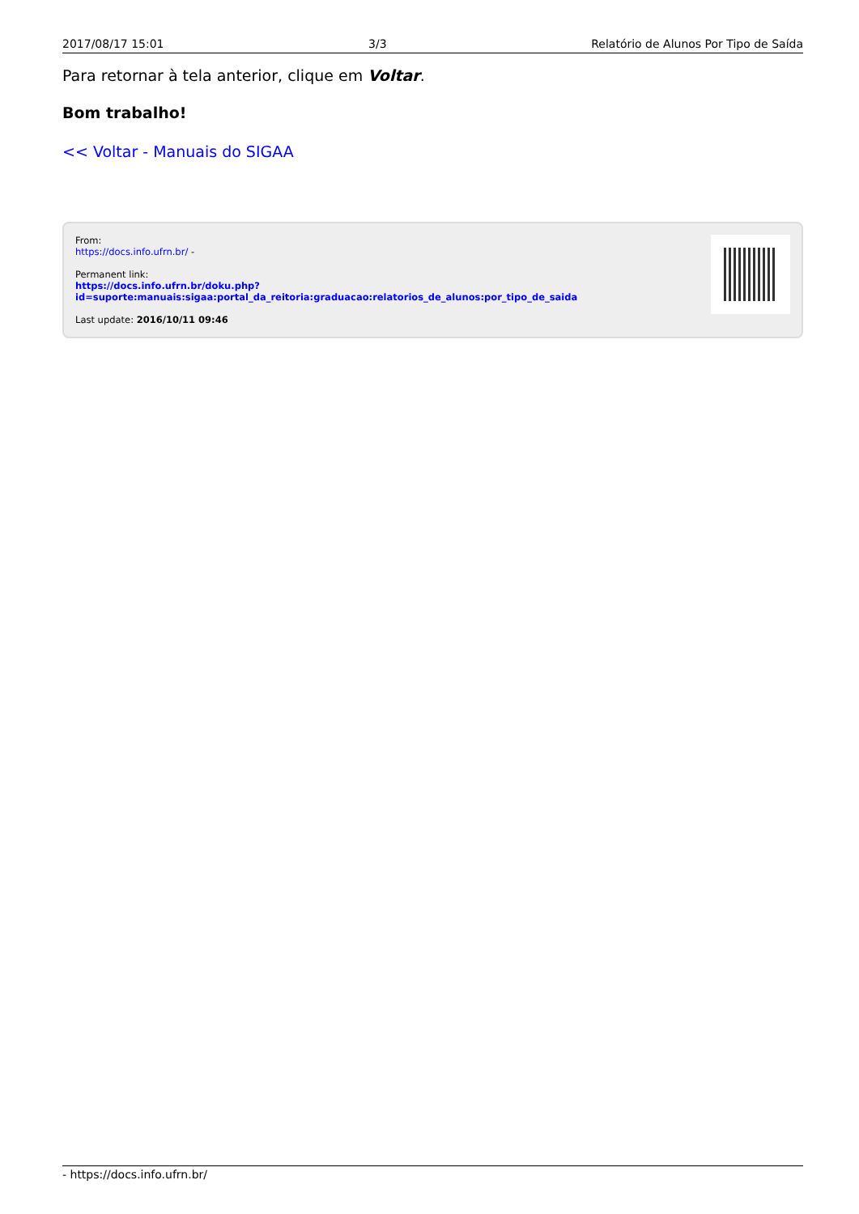2017/08/17 15:01 3/3 Relatório de Alunos Por Tipo de Saída
Para retornar à tela anterior, clique em Voltar.
Bom trabalho!
<< Voltar - Manuais do SIGAA
From:
https://docs.info.ufrn.br/ -
Permanent link:
https://docs.info.ufrn.br/doku.php?id=suporte:manuais:sigaa:portal_da_reitoria:graduacao:relatorios_de_alunos:por_tipo_de_saida
Last update: 2016/10/11 09:46
- https://docs.info.ufrn.br/